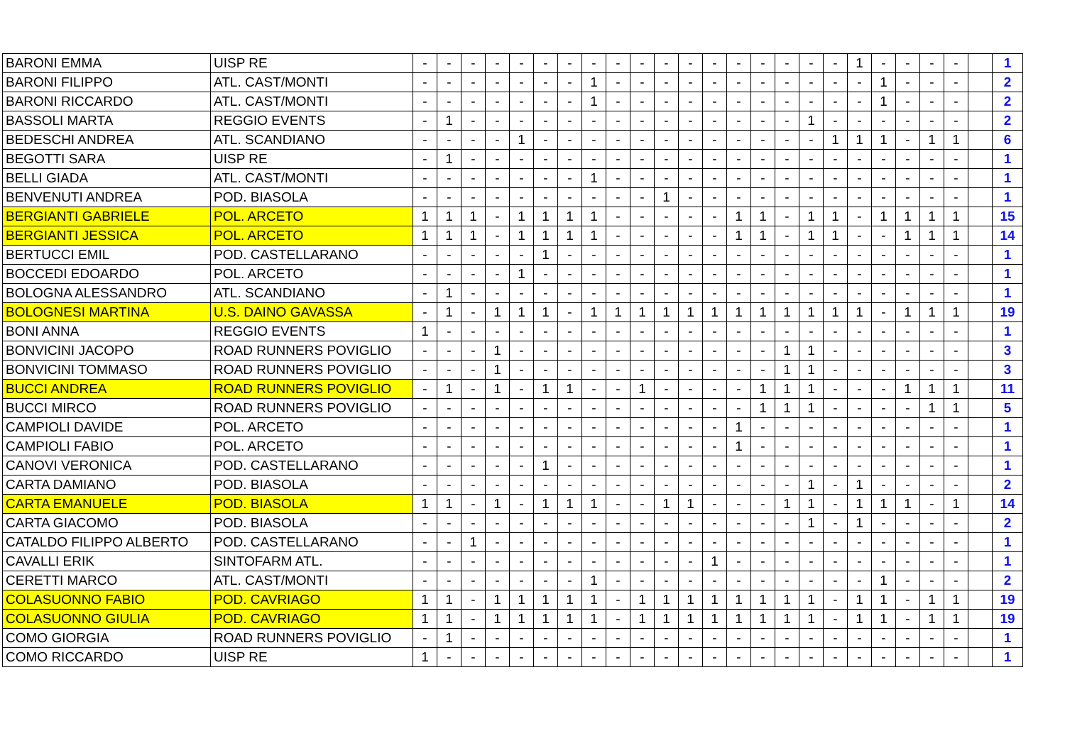| BARONI EMMA | UISP RE | - | - | - | - | - | - | - | - | - | - | - | - | - | - | - | - | - | - | 1 | - | - | - | - | | 1 |
| BARONI FILIPPO | ATL. CAST/MONTI | - | - | - | - | - | - | - | 1 | - | - | - | - | - | - | - | - | - | - | - | 1 | - | - | - | | 2 |
| BARONI RICCARDO | ATL. CAST/MONTI | - | - | - | - | - | - | - | 1 | - | - | - | - | - | - | - | - | - | - | - | 1 | - | - | - | | 2 |
| BASSOLI MARTA | REGGIO EVENTS | - | 1 | - | - | - | - | - | - | - | - | - | - | - | - | - | - | 1 | - | - | - | - | - | - | | 2 |
| BEDESCHI ANDREA | ATL. SCANDIANO | - | - | - | - | 1 | - | - | - | - | - | - | - | - | - | - | - | - | 1 | 1 | 1 | - | 1 | 1 | | 6 |
| BEGOTTI SARA | UISP RE | - | 1 | - | - | - | - | - | - | - | - | - | - | - | - | - | - | - | - | - | - | - | - | - | | 1 |
| BELLI GIADA | ATL. CAST/MONTI | - | - | - | - | - | - | - | 1 | - | - | - | - | - | - | - | - | - | - | - | - | - | - | - | | 1 |
| BENVENUTI ANDREA | POD. BIASOLA | - | - | - | - | - | - | - | - | - | - | 1 | - | - | - | - | - | - | - | - | - | - | - | - | | 1 |
| BERGIANTI GABRIELE | POL. ARCETO | 1 | 1 | 1 | - | 1 | 1 | 1 | 1 | - | - | - | - | - | 1 | 1 | - | 1 | 1 | - | 1 | 1 | 1 | 1 | | 15 |
| BERGIANTI JESSICA | POL. ARCETO | 1 | 1 | 1 | - | 1 | 1 | 1 | 1 | - | - | - | - | - | 1 | 1 | - | 1 | 1 | - | - | 1 | 1 | 1 | | 14 |
| BERTUCCI EMIL | POD. CASTELLARANO | - | - | - | - | - | 1 | - | - | - | - | - | - | - | - | - | - | - | - | - | - | - | - | - | | 1 |
| BOCCEDI EDOARDO | POL. ARCETO | - | - | - | - | 1 | - | - | - | - | - | - | - | - | - | - | - | - | - | - | - | - | - | - | | 1 |
| BOLOGNA ALESSANDRO | ATL. SCANDIANO | - | 1 | - | - | - | - | - | - | - | - | - | - | - | - | - | - | - | - | - | - | - | - | - | | 1 |
| BOLOGNESI MARTINA | U.S. DAINO GAVASSA | - | 1 | - | 1 | 1 | 1 | - | 1 | 1 | 1 | 1 | 1 | 1 | 1 | 1 | 1 | 1 | 1 | 1 | - | 1 | 1 | 1 | | 19 |
| BONI ANNA | REGGIO EVENTS | 1 | - | - | - | - | - | - | - | - | - | - | - | - | - | - | - | - | - | - | - | - | - | - | | 1 |
| BONVICINI JACOPO | ROAD RUNNERS POVIGLIO | - | - | - | 1 | - | - | - | - | - | - | - | - | - | - | - | 1 | 1 | - | - | - | - | - | - | | 3 |
| BONVICINI TOMMASO | ROAD RUNNERS POVIGLIO | - | - | - | 1 | - | - | - | - | - | - | - | - | - | - | - | 1 | 1 | - | - | - | - | - | - | | 3 |
| BUCCI ANDREA | ROAD RUNNERS POVIGLIO | - | 1 | - | 1 | - | 1 | 1 | - | - | 1 | - | - | - | - | 1 | 1 | 1 | - | - | - | 1 | 1 | 1 | | 11 |
| BUCCI MIRCO | ROAD RUNNERS POVIGLIO | - | - | - | - | - | - | - | - | - | - | - | - | - | - | 1 | 1 | 1 | - | - | - | - | 1 | 1 | | 5 |
| CAMPIOLI DAVIDE | POL. ARCETO | - | - | - | - | - | - | - | - | - | - | - | - | - | 1 | - | - | - | - | - | - | - | - | - | | 1 |
| CAMPIOLI FABIO | POL. ARCETO | - | - | - | - | - | - | - | - | - | - | - | - | - | 1 | - | - | - | - | - | - | - | - | - | | 1 |
| CANOVI VERONICA | POD. CASTELLARANO | - | - | - | - | - | 1 | - | - | - | - | - | - | - | - | - | - | - | - | - | - | - | - | - | | 1 |
| CARTA DAMIANO | POD. BIASOLA | - | - | - | - | - | - | - | - | - | - | - | - | - | - | - | - | 1 | - | 1 | - | - | - | - | | 2 |
| CARTA EMANUELE | POD. BIASOLA | 1 | 1 | - | 1 | - | 1 | 1 | 1 | - | - | 1 | 1 | - | - | - | 1 | 1 | - | 1 | 1 | 1 | - | 1 | | 14 |
| CARTA GIACOMO | POD. BIASOLA | - | - | - | - | - | - | - | - | - | - | - | - | - | - | - | - | 1 | - | 1 | - | - | - | - | | 2 |
| CATALDO FILIPPO ALBERTO | POD. CASTELLARANO | - | - | 1 | - | - | - | - | - | - | - | - | - | - | - | - | - | - | - | - | - | - | - | - | | 1 |
| CAVALLI ERIK | SINTOFARM ATL. | - | - | - | - | - | - | - | - | - | - | - | - | 1 | - | - | - | - | - | - | - | - | - | - | | 1 |
| CERETTI MARCO | ATL. CAST/MONTI | - | - | - | - | - | - | - | 1 | - | - | - | - | - | - | - | - | - | - | - | 1 | - | - | - | | 2 |
| COLASUONNO FABIO | POD. CAVRIAGO | 1 | 1 | - | 1 | 1 | 1 | 1 | 1 | - | 1 | 1 | 1 | 1 | 1 | 1 | 1 | 1 | - | 1 | 1 | - | 1 | 1 | | 19 |
| COLASUONNO GIULIA | POD. CAVRIAGO | 1 | 1 | - | 1 | 1 | 1 | 1 | 1 | - | 1 | 1 | 1 | 1 | 1 | 1 | 1 | 1 | - | 1 | 1 | - | 1 | 1 | | 19 |
| COMO GIORGIA | ROAD RUNNERS POVIGLIO | - | 1 | - | - | - | - | - | - | - | - | - | - | - | - | - | - | - | - | - | - | - | - | - | | 1 |
| COMO RICCARDO | UISP RE | 1 | - | - | - | - | - | - | - | - | - | - | - | - | - | - | - | - | - | - | - | - | - | - | | 1 |